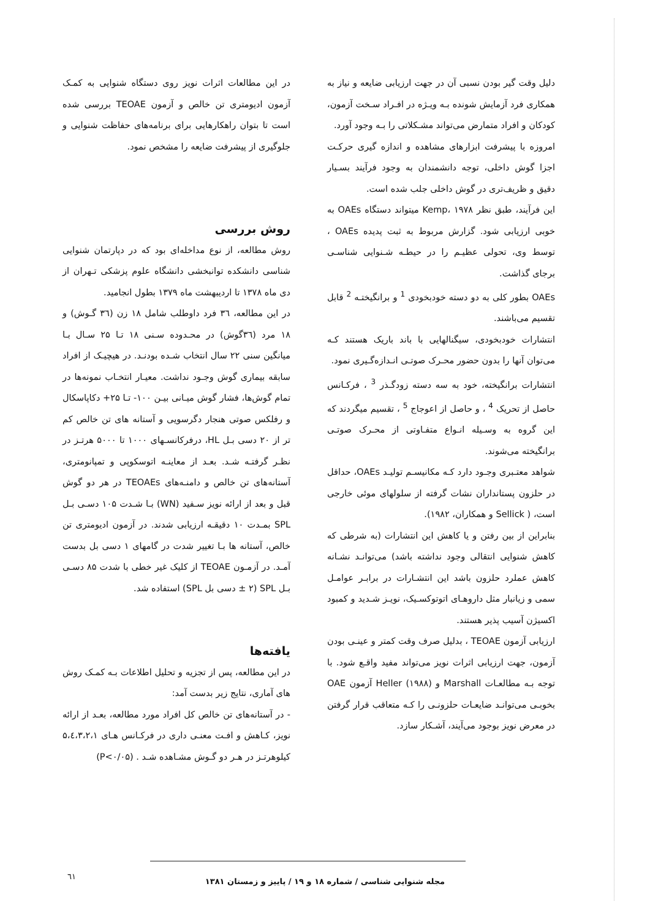دلیل وقت گیر بودن نسبی آن در جهت ارزیابی ضایعه و نیاز به همکاری فرد آزمایش شونده بـه ویـژه در افـراد سـخت آزمون، کودکان و افراد متمارض می‌تواند مشـکلاتی را بـه وجود آورد.
امروزه با پیشرفت ابزارهای مشاهده و اندازه گیری حرکـت اجزا گوش داخلی، توجه دانشمندان به وجود فرآیند بسـیار دقیق و ظریف‌تری در گوش داخلی جلب شده است.
این فرآیند، طبق نظر Kemp، ۱۹۷۸ میتواند دستگاه OAEs به خوبی ارزیابی شود. گزارش مربوط به ثبت پدیده OAEs ، توسط وی، تحولی عظیـم را در حیطـه شـنوایی شناسـی برجای گذاشت.
OAEs بطور کلی به دو دسته خودبخودی <sup>1</sup> و برانگیختـه <sup>2</sup> قابل تقسیم می‌باشند.
انتشارات خودبخودی، سیگنالهایی با باند باریک هستند کـه می‌توان آنها را بدون حضور محـرک صوتـی انـدازه‌گـیری نمود.
انتشارات برانگیخته، خود به سه دسته زودگـذر <sup>3</sup> ، فرکـانس حاصل از تحریک <sup>4</sup> ، و حاصل از اعوجاج <sup>5</sup> ، تقسیم میگردند که این گروه به وسـیله انـواع متفـاوتی از محـرک صوتـی برانگیخته می‌شوند.
شواهد معتـبری وجـود دارد کـه مکانیسـم تولیـد OAEs، حداقل در حلزون پستانداران نشات گرفته از سلولهای موئی خارجی است، ( Sellick و همکاران، ۱۹۸۲).
بنابراین از بین رفتن و یا کاهش این انتشارات (به شرطی که کاهش شنوایی انتقالی وجود نداشته باشد) می‌توانـد نشـانه کاهش عملرد حلزون باشد این انتشـارات در برابـر عوامـل سمی و زیانبار مثل داروهـای اتوتوکسـیک، نویـز شـدید و کمبود اکسیژن آسیب پذیر هستند.
ارزیابی آزمون TEOAE ، بدلیل صرف وقت کمتر و عینـی بودن آزمون، جهت ارزیابی اثرات نویز می‌تواند مفید واقـع شود. با توجه بـه مطالعـات Marshall و Heller (۱۹۸۸) آزمون OAE بخوبـی می‌توانـد ضایعـات حلزونـی را کـه متعاقب قرار گرفتن در معرض نویز بوجود می‌آیند، آشـکار سازد.
در این مطالعات اثرات نویز روی دستگاه شنوایی به کمـک آزمون ادیومتری تن خالص و آزمون TEOAE بررسی شده است تا بتوان راهکارهایی برای برنامه‌های حفاظت شنوایی و جلوگیری از پیشرفت ضایعه را مشخص نمود.
روش بررسی
روش مطالعه، از نوع مداخله‌ای بود که در دپارتمان شنوایی شناسی دانشکده توانبخشی دانشگاه علوم پزشکی تـهران از دی ماه ۱۳۷۸ تا اردیبهشت ماه ۱۳۷۹ بطول انجامید.
در این مطالعه، ۳٦ فرد داوطلب شامل ۱۸ زن (۳٦ گـوش) و ۱۸ مرد (۳٦گوش) در محـدوده سـنی ۱۸ تـا ۲۵ سـال بـا میانگین سنی ۲۲ سال انتخاب شـده بودنـد. در هیچیـک از افراد سابقه بیماری گوش وجـود نداشت. معیـار انتخـاب نمونه‌ها در تمام گوش‌ها، فشار گوش میـانی بیـن ۱۰۰- تـا ۲۵+ دکاپاسکال و رفلکس صوتی هنجار دگرسویی و آستانه های تن خالص کم تر از ۲۰ دسی بـل HL، درفرکانسـهای ۱۰۰۰ تا ۵۰۰۰ هرتـز در نظـر گرفتـه شـد. بعـد از معاینـه اتوسکوپی و تمپانومتری، آستانه‌های تن خالص و دامنـه‌های TEOAEs در هر دو گوش قبل و بعد از ارائه نویز سـفید (WN) بـا شـدت ۱۰۵ دسـی بـل SPL بمـدت ۱۰ دقیقـه ارزیابی شدند. در آزمون ادیومتری تن خالص، آستانه ها بـا تغییر شدت در گامهای ۱ دسی بل بدست آمـد. در آزمـون TEOAE از کلیک غیر خطی با شدت ۸۵ دسـی بـل SPL (۲ ± دسی بل SPL) استفاده شد.
یافته‌ها
در این مطالعه، پس از تجزیه و تحلیل اطلاعات بـه کمـک روش های آماری، نتایج زیر بدست آمد:
- در آستانه‌های تن خالص کل افراد مورد مطالعه، بعـد از ارائه نویز، کـاهش و افـت معنـی داری در فرکـانس هـای ۵،٤،۳،۲،۱ کیلوهرتـز در هـر دو گـوش مشـاهده شـد . (P<۰/۰۵)
مجله شنوایی شناسی / شماره ۱۸ و ۱۹ / پاییز و زمستان ۱۳۸۱
٦۱